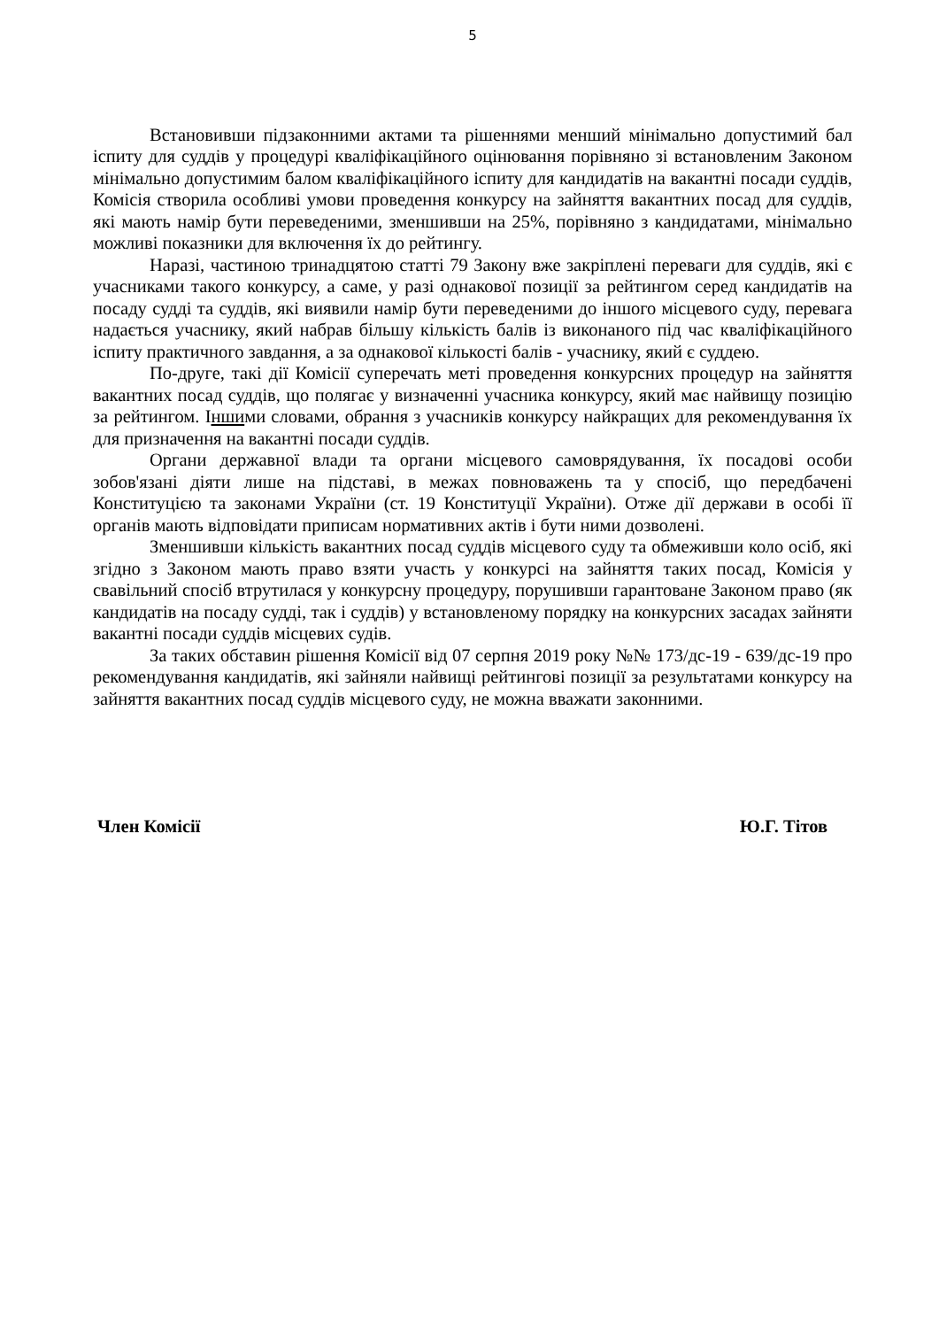5
Встановивши підзаконними актами та рішеннями менший мінімально допустимий бал іспиту для суддів у процедурі кваліфікаційного оцінювання порівняно зі встановленим Законом мінімально допустимим балом кваліфікаційного іспиту для кандидатів на вакантні посади суддів, Комісія створила особливі умови проведення конкурсу на зайняття вакантних посад для суддів, які мають намір бути переведеними, зменшивши на 25%, порівняно з кандидатами, мінімально можливі показники для включення їх до рейтингу.
Наразі, частиною тринадцятою статті 79 Закону вже закріплені переваги для суддів, які є учасниками такого конкурсу, а саме, у разі однакової позиції за рейтингом серед кандидатів на посаду судді та суддів, які виявили намір бути переведеними до іншого місцевого суду, перевага надається учаснику, який набрав більшу кількість балів із виконаного під час кваліфікаційного іспиту практичного завдання, а за однакової кількості балів - учаснику, який є суддею.
По-друге, такі дії Комісії суперечать меті проведення конкурсних процедур на зайняття вакантних посад суддів, що полягає у визначенні учасника конкурсу, який має найвищу позицію за рейтингом. Іншими словами, обрання з учасників конкурсу найкращих для рекомендування їх для призначення на вакантні посади суддів.
Органи державної влади та органи місцевого самоврядування, їх посадові особи зобов'язані діяти лише на підставі, в межах повноважень та у спосіб, що передбачені Конституцією та законами України (ст. 19 Конституції України). Отже дії держави в особі її органів мають відповідати приписам нормативних актів і бути ними дозволені.
Зменшивши кількість вакантних посад суддів місцевого суду та обмеживши коло осіб, які згідно з Законом мають право взяти участь у конкурсі на зайняття таких посад, Комісія у свавільний спосіб втрутилася у конкурсну процедуру, порушивши гарантоване Законом право (як кандидатів на посаду судді, так і суддів) у встановленому порядку на конкурсних засадах зайняти вакантні посади суддів місцевих судів.
За таких обставин рішення Комісії від 07 серпня 2019 року №№ 173/дс-19 - 639/дс-19 про рекомендування кандидатів, які зайняли найвищі рейтингові позиції за результатами конкурсу на зайняття вакантних посад суддів місцевого суду, не можна вважати законними.
Член Комісії Ю.Г. Тітов